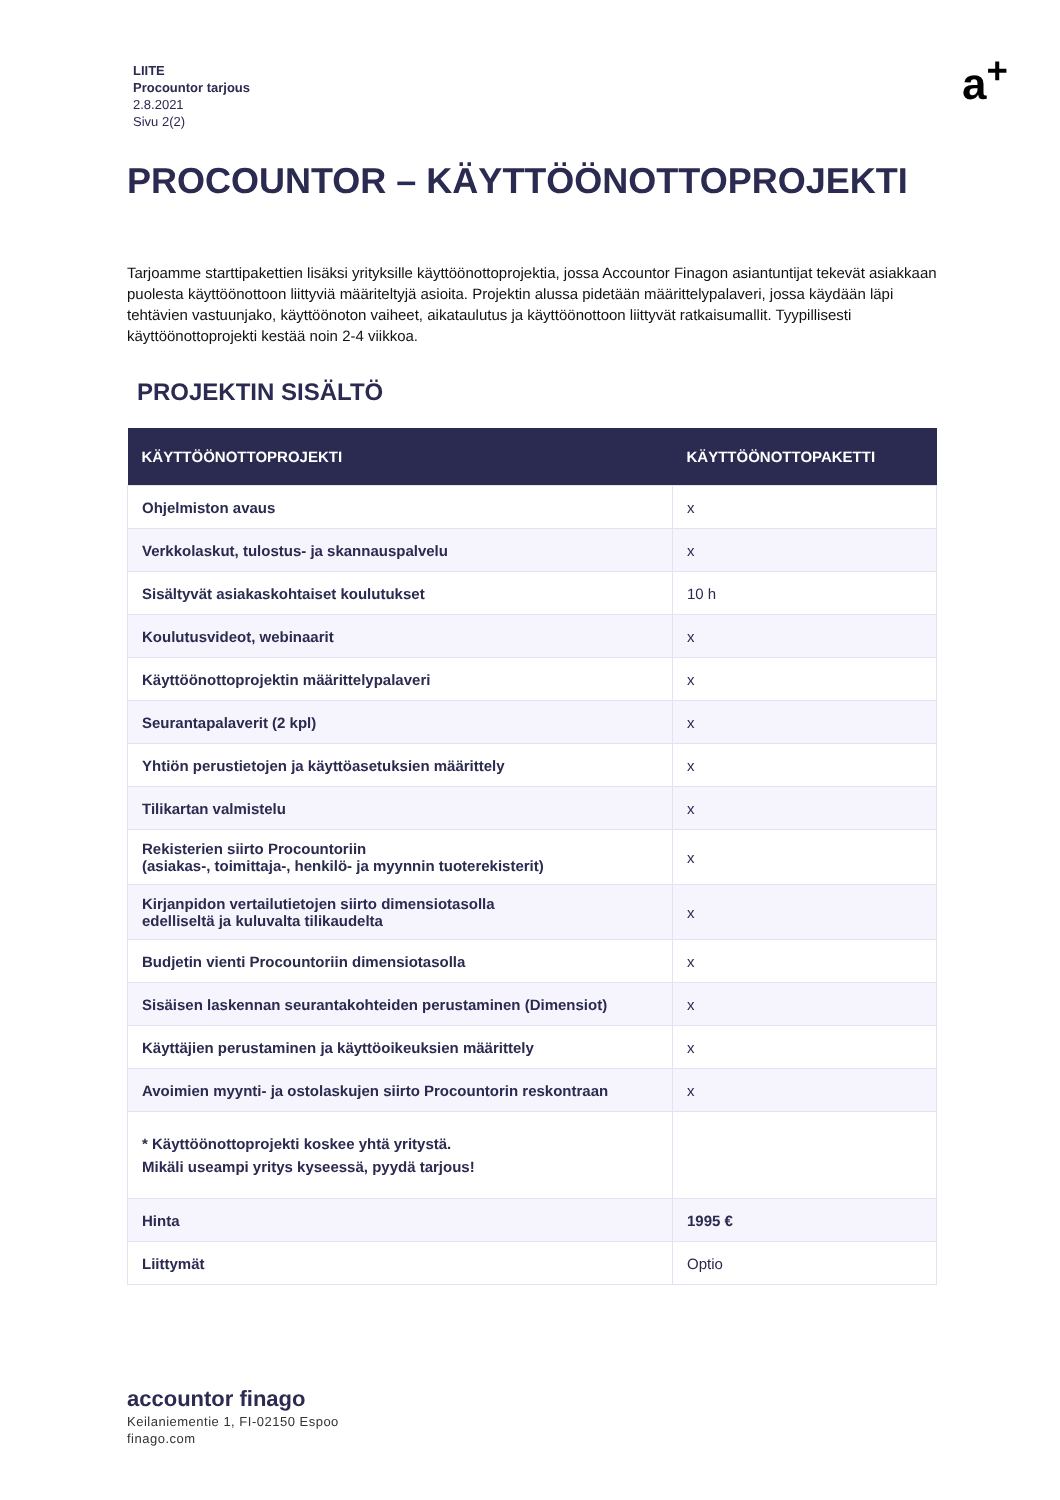LIITE
Procountor tarjous
2.8.2021
Sivu 2(2)
a<sup>+</sup>
PROCOUNTOR – KÄYTTÖÖNOTTOPROJEKTI
Tarjoamme starttipakettien lisäksi yrityksille käyttöönottoprojektia, jossa Accountor Finagon asiantuntijat tekevät asiakkaan puolesta käyttöönottoon liittyviä määriteltyjä asioita. Projektin alussa pidetään määrittelypalaveri, jossa käydään läpi tehtävien vastuunjako, käyttöönoton vaiheet, aikataulutus ja käyttöönottoon liittyvät ratkaisumallit. Tyypillisesti käyttöönottoprojekti kestää noin 2-4 viikkoa.
PROJEKTIN SISÄLTÖ
| KÄYTTÖÖNOTTOPROJEKTI | KÄYTTÖÖNOTTOPAKETTI |
| --- | --- |
| Ohjelmiston avaus | x |
| Verkkolaskut, tulostus- ja skannauspalvelu | x |
| Sisältyvät asiakaskohtaiset koulutukset | 10 h |
| Koulutusvideot, webinaarit | x |
| Käyttöönottoprojektin määrittelypalaveri | x |
| Seurantapalaverit (2 kpl) | x |
| Yhtiön perustietojen ja käyttöasetuksien määrittely | x |
| Tilikartan valmistelu | x |
| Rekisterien siirto Procountoriin (asiakas-, toimittaja-, henkilö- ja myynnin tuoterekisterit) | x |
| Kirjanpidon vertailutietojen siirto dimensiotasolla edelliseltä ja kuluvalta tilikaudelta | x |
| Budjetin vienti Procountoriin dimensiotasolla | x |
| Sisäisen laskennan seurantakohteiden perustaminen (Dimensiot) | x |
| Käyttäjien perustaminen ja käyttöoikeuksien määrittely | x |
| Avoimien myynti- ja ostolaskujen siirto Procountorin reskontraan | x |
| * Käyttöönottoprojekti koskee yhtä yritystä. Mikäli useampi yritys kyseessä, pyydä tarjous! | |
| Hinta | 1995 € |
| Liittymät | Optio |
accountor finago
Keilaniementie 1, FI-02150 Espoo
finago.com